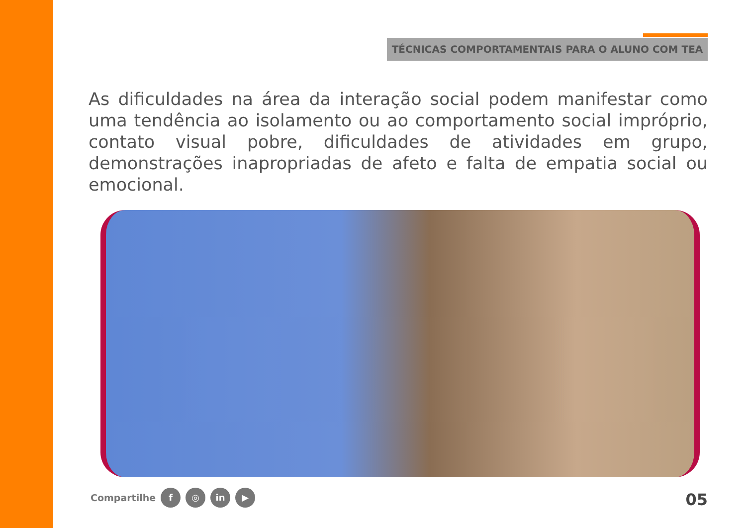TÉCNICAS COMPORTAMENTAIS PARA O ALUNO COM TEA
As dificuldades na área da interação social podem manifestar como uma tendência ao isolamento ou ao comportamento social impróprio, contato visual pobre, dificuldades de atividades em grupo, demonstrações inapropriadas de afeto e falta de empatia social ou emocional.
Compartilhe f ◎ in ▶ 05